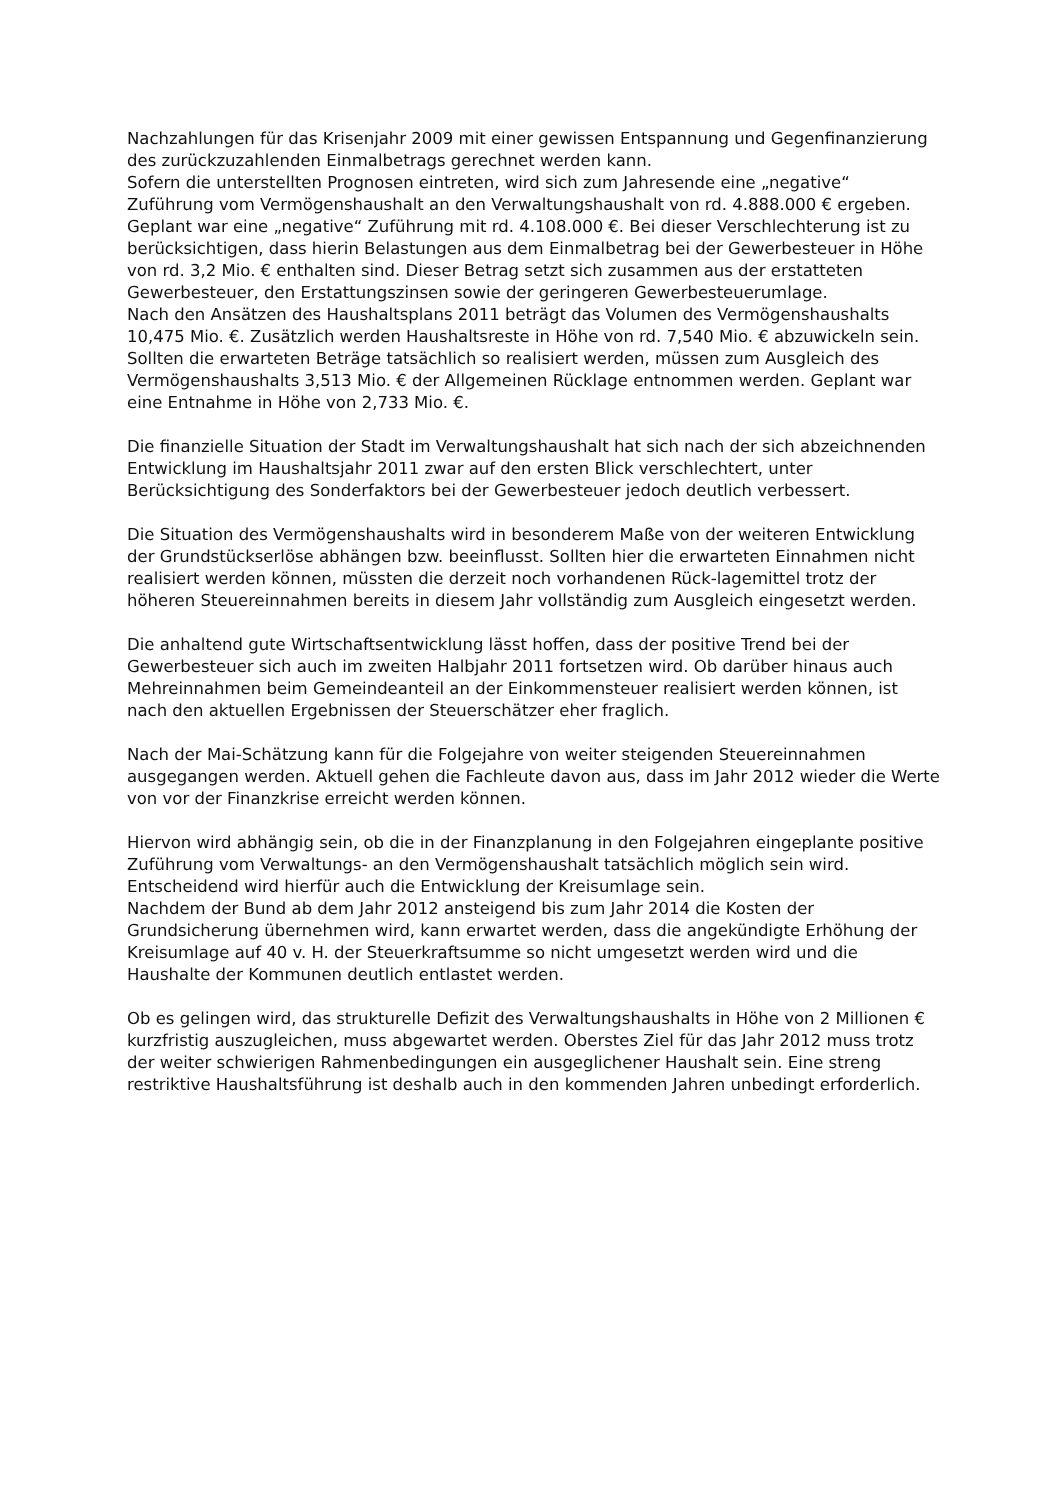Nachzahlungen für das Krisenjahr 2009 mit einer gewissen Entspannung und Gegenfinanzierung des zurückzuzahlenden Einmalbetrags gerechnet werden kann.
Sofern die unterstellten Prognosen eintreten, wird sich zum Jahresende eine „negative“ Zuführung vom Vermögenshaushalt an den Verwaltungshaushalt von rd. 4.888.000 € ergeben. Geplant war eine „negative“ Zuführung mit rd. 4.108.000 €. Bei dieser Verschlechterung ist zu berücksichtigen, dass hierin Belastungen aus dem Einmalbetrag bei der Gewerbesteuer in Höhe von rd. 3,2 Mio. € enthalten sind. Dieser Betrag setzt sich zusammen aus der erstatteten Gewerbesteuer, den Erstattungszinsen sowie der geringeren Gewerbesteuerumlage.
Nach den Ansätzen des Haushaltsplans 2011 beträgt das Volumen des Vermögenshaushalts 10,475 Mio. €. Zusätzlich werden Haushaltsreste in Höhe von rd. 7,540 Mio. € abzuwickeln sein. Sollten die erwarteten Beträge tatsächlich so realisiert werden, müssen zum Ausgleich des Vermögenshaushalts 3,513 Mio. € der Allgemeinen Rücklage entnommen werden. Geplant war eine Entnahme in Höhe von 2,733 Mio. €.
Die finanzielle Situation der Stadt im Verwaltungshaushalt hat sich nach der sich abzeichnenden Entwicklung im Haushaltsjahr 2011 zwar auf den ersten Blick verschlechtert, unter Berücksichtigung des Sonderfaktors bei der Gewerbesteuer jedoch deutlich verbessert.
Die Situation des Vermögenshaushalts wird in besonderem Maße von der weiteren Entwicklung der Grundstückserlöse abhängen bzw. beeinflusst. Sollten hier die erwarteten Einnahmen nicht realisiert werden können, müssten die derzeit noch vorhandenen Rück-lagemittel trotz der höheren Steuereinnahmen bereits in diesem Jahr vollständig zum Ausgleich eingesetzt werden.
Die anhaltend gute Wirtschaftsentwicklung lässt hoffen, dass der positive Trend bei der Gewerbesteuer sich auch im zweiten Halbjahr 2011 fortsetzen wird. Ob darüber hinaus auch Mehreinnahmen beim Gemeindeanteil an der Einkommensteuer realisiert werden können, ist nach den aktuellen Ergebnissen der Steuerschätzer eher fraglich.
Nach der Mai-Schätzung kann für die Folgejahre von weiter steigenden Steuereinnahmen ausgegangen werden. Aktuell gehen die Fachleute davon aus, dass im Jahr 2012 wieder die Werte von vor der Finanzkrise erreicht werden können.
Hiervon wird abhängig sein, ob die in der Finanzplanung in den Folgejahren eingeplante positive Zuführung vom Verwaltungs- an den Vermögenshaushalt tatsächlich möglich sein wird. Entscheidend wird hierfür auch die Entwicklung der Kreisumlage sein.
Nachdem der Bund ab dem Jahr 2012 ansteigend bis zum Jahr 2014 die Kosten der Grundsicherung übernehmen wird, kann erwartet werden, dass die angekündigte Erhöhung der Kreisumlage auf 40 v. H. der Steuerkraftsumme so nicht umgesetzt werden wird und die Haushalte der Kommunen deutlich entlastet werden.
Ob es gelingen wird, das strukturelle Defizit des Verwaltungshaushalts in Höhe von 2 Millionen € kurzfristig auszugleichen, muss abgewartet werden. Oberstes Ziel für das Jahr 2012 muss trotz der weiter schwierigen Rahmenbedingungen ein ausgeglichener Haushalt sein. Eine streng restriktive Haushaltsführung ist deshalb auch in den kommenden Jahren unbedingt erforderlich.